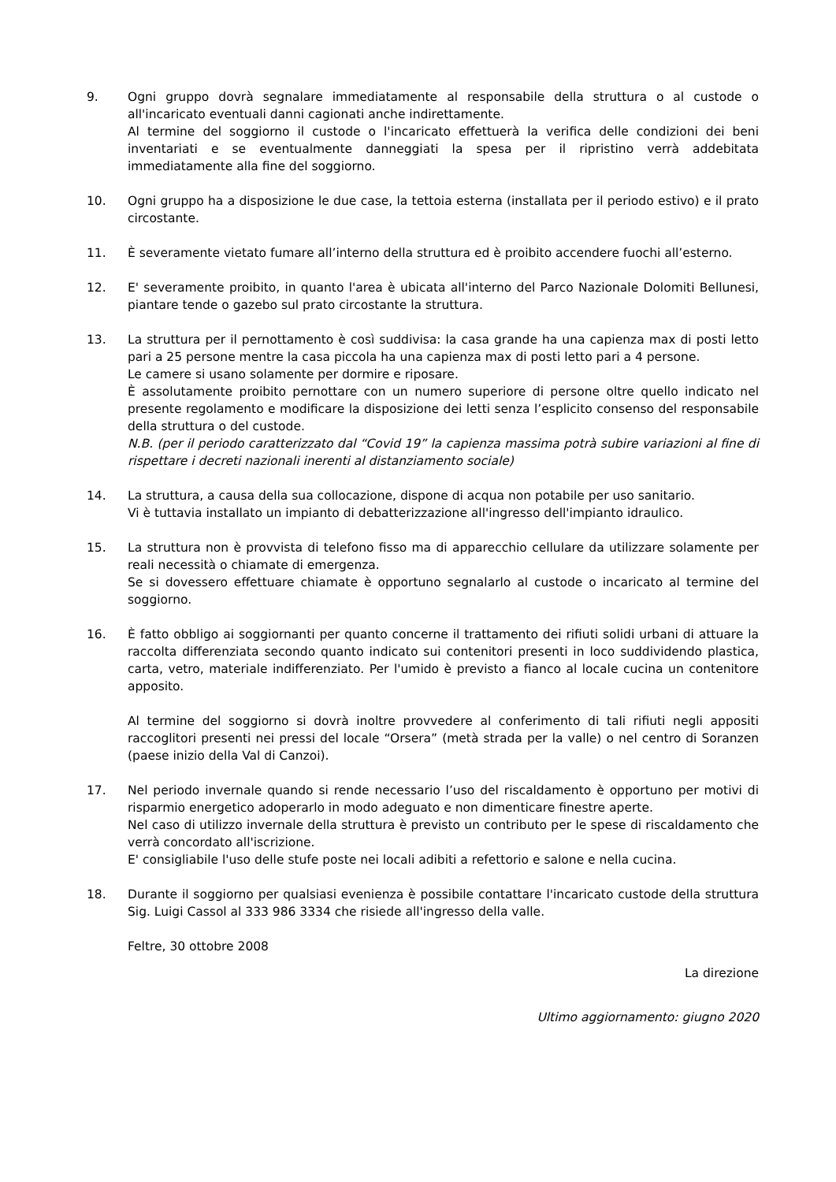9. Ogni gruppo dovrà segnalare immediatamente al responsabile della struttura o al custode o all'incaricato eventuali danni cagionati anche indirettamente.
Al termine del soggiorno il custode o l'incaricato effettuerà la verifica delle condizioni dei beni inventariati e se eventualmente danneggiati la spesa per il ripristino verrà addebitata immediatamente alla fine del soggiorno.
10. Ogni gruppo ha a disposizione le due case, la tettoia esterna (installata per il periodo estivo) e il prato circostante.
11. È severamente vietato fumare all’interno della struttura ed è proibito accendere fuochi all’esterno.
12. E' severamente proibito, in quanto l'area è ubicata all'interno del Parco Nazionale Dolomiti Bellunesi, piantare tende o gazebo sul prato circostante la struttura.
13. La struttura per il pernottamento è così suddivisa: la casa grande ha una capienza max di posti letto pari a 25 persone mentre la casa piccola ha una capienza max di posti letto pari a 4 persone.
Le camere si usano solamente per dormire e riposare.
È assolutamente proibito pernottare con un numero superiore di persone oltre quello indicato nel presente regolamento e modificare la disposizione dei letti senza l’esplicito consenso del responsabile della struttura o del custode.
N.B. (per il periodo caratterizzato dal “Covid 19” la capienza massima potrà subire variazioni al fine di rispettare i decreti nazionali inerenti al distanziamento sociale)
14. La struttura, a causa della sua collocazione, dispone di acqua non potabile per uso sanitario.
Vi è tuttavia installato un impianto di debatterizzazione all'ingresso dell'impianto idraulico.
15. La struttura non è provvista di telefono fisso ma di apparecchio cellulare da utilizzare solamente per reali necessità o chiamate di emergenza.
Se si dovessero effettuare chiamate è opportuno segnalarlo al custode o incaricato al termine del soggiorno.
16. È fatto obbligo ai soggiornanti per quanto concerne il trattamento dei rifiuti solidi urbani di attuare la raccolta differenziata secondo quanto indicato sui contenitori presenti in loco suddividendo plastica, carta, vetro, materiale indifferenziato. Per l'umido è previsto a fianco al locale cucina un contenitore apposito.
Al termine del soggiorno si dovrà inoltre provvedere al conferimento di tali rifiuti negli appositi raccoglitori presenti nei pressi del locale “Orsera” (metà strada per la valle) o nel centro di Soranzen (paese inizio della Val di Canzoi).
17. Nel periodo invernale quando si rende necessario l’uso del riscaldamento è opportuno per motivi di risparmio energetico adoperarlo in modo adeguato e non dimenticare finestre aperte.
Nel caso di utilizzo invernale della struttura è previsto un contributo per le spese di riscaldamento che verrà concordato all'iscrizione.
E' consigliabile l'uso delle stufe poste nei locali adibiti a refettorio e salone e nella cucina.
18. Durante il soggiorno per qualsiasi evenienza è possibile contattare l'incaricato custode della struttura Sig. Luigi Cassol al 333 986 3334 che risiede all'ingresso della valle.
Feltre, 30 ottobre 2008
La direzione
Ultimo aggiornamento: giugno 2020